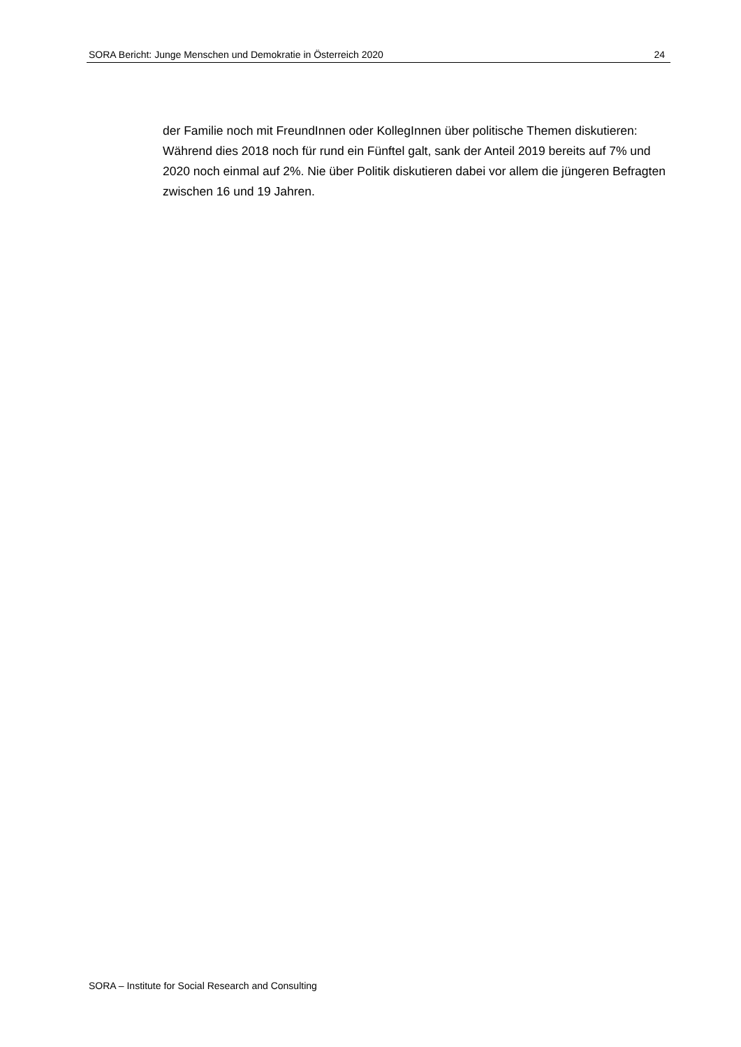SORA Bericht: Junge Menschen und Demokratie in Österreich 2020 24
der Familie noch mit FreundInnen oder KollegInnen über politische Themen diskutieren: Während dies 2018 noch für rund ein Fünftel galt, sank der Anteil 2019 bereits auf 7% und 2020 noch einmal auf 2%. Nie über Politik diskutieren dabei vor allem die jüngeren Befragten zwischen 16 und 19 Jahren.
SORA – Institute for Social Research and Consulting